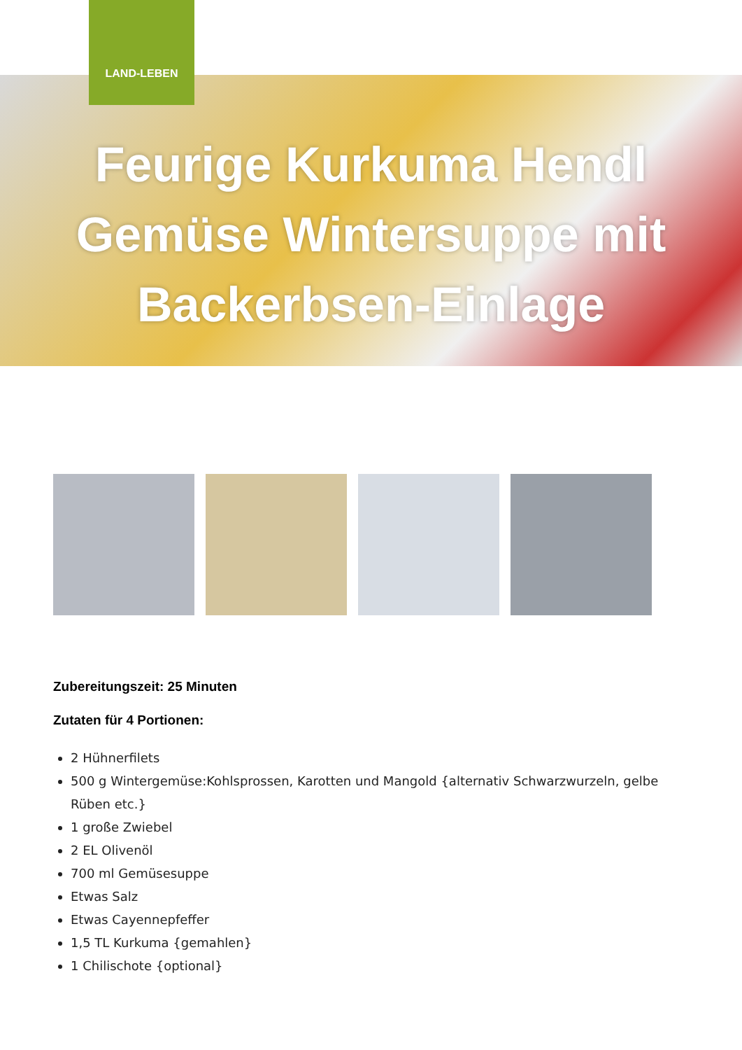LAND-LEBEN
Feurige Kurkuma Hendl
Gemüse Wintersuppe mit
Backerbsen-Einlage
Zubereitungszeit: 25 Minuten
Zutaten für 4 Portionen:
2 Hühnerfilets
500 g Wintergemüse:Kohlsprossen, Karotten und Mangold {alternativ Schwarzwurzeln, gelbe Rüben etc.}
1 große Zwiebel
2 EL Olivenöl
700 ml Gemüsesuppe
Etwas Salz
Etwas Cayennepfeffer
1,5 TL Kurkuma {gemahlen}
1 Chilischote {optional}